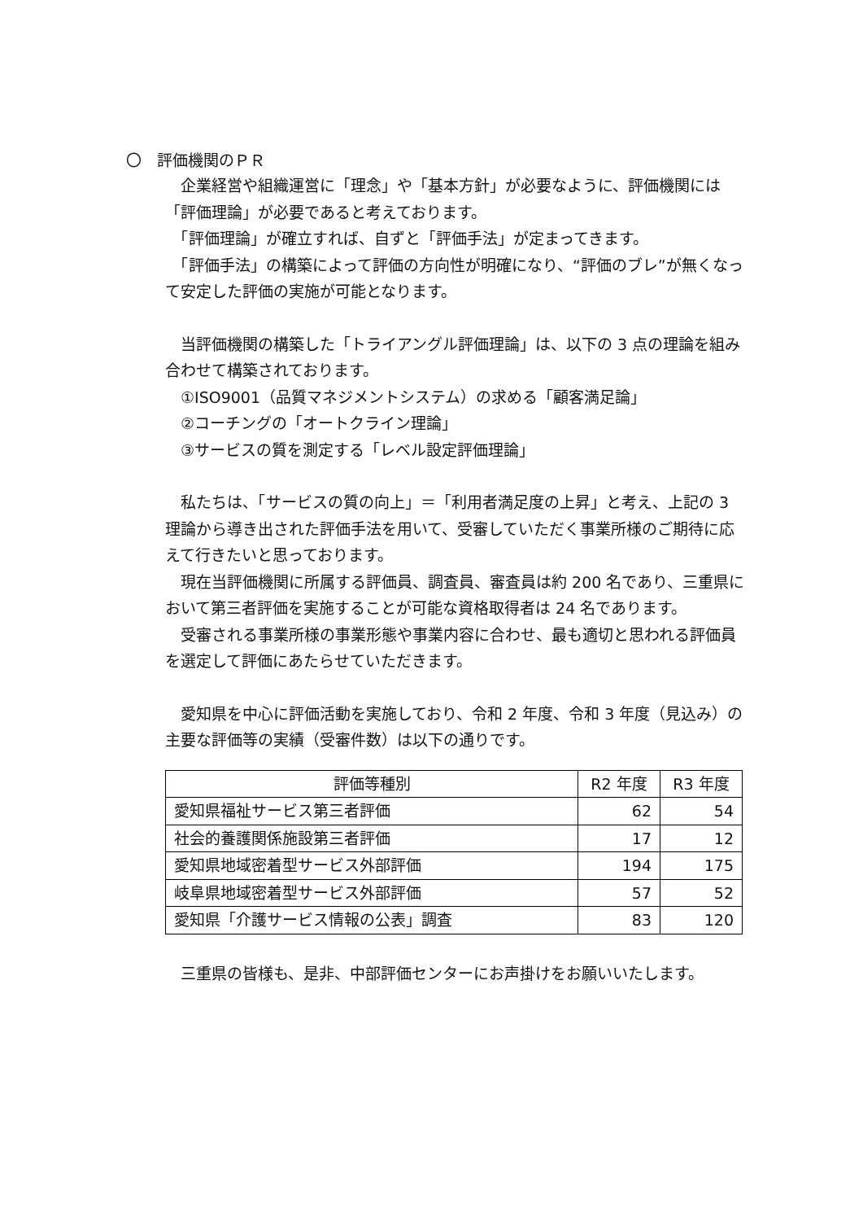〇　評価機関のＰＲ
　企業経営や組織運営に「理念」や「基本方針」が必要なように、評価機関には「評価理論」が必要であると考えております。
　「評価理論」が確立すれば、自ずと「評価手法」が定まってきます。
　「評価手法」の構築によって評価の方向性が明確になり、“評価のブレ”が無くなって安定した評価の実施が可能となります。
　当評価機関の構築した「トライアングル評価理論」は、以下の 3 点の理論を組み合わせて構築されております。
　①ISO9001（品質マネジメントシステム）の求める「顧客満足論」
　②コーチングの「オートクライン理論」
　③サービスの質を測定する「レベル設定評価理論」
　私たちは、「サービスの質の向上」＝「利用者満足度の上昇」と考え、上記の 3 理論から導き出された評価手法を用いて、受審していただく事業所様のご期待に応えて行きたいと思っております。
　現在当評価機関に所属する評価員、調査員、審査員は約 200 名であり、三重県において第三者評価を実施することが可能な資格取得者は 24 名であります。
　受審される事業所様の事業形態や事業内容に合わせ、最も適切と思われる評価員を選定して評価にあたらせていただきます。
　愛知県を中心に評価活動を実施しており、令和 2 年度、令和 3 年度（見込み）の主要な評価等の実績（受審件数）は以下の通りです。
| 評価等種別 | R2 年度 | R3 年度 |
| --- | --- | --- |
| 愛知県福祉サービス第三者評価 | 62 | 54 |
| 社会的養護関係施設第三者評価 | 17 | 12 |
| 愛知県地域密着型サービス外部評価 | 194 | 175 |
| 岐阜県地域密着型サービス外部評価 | 57 | 52 |
| 愛知県「介護サービス情報の公表」調査 | 83 | 120 |
　三重県の皆様も、是非、中部評価センターにお声掛けをお願いいたします。